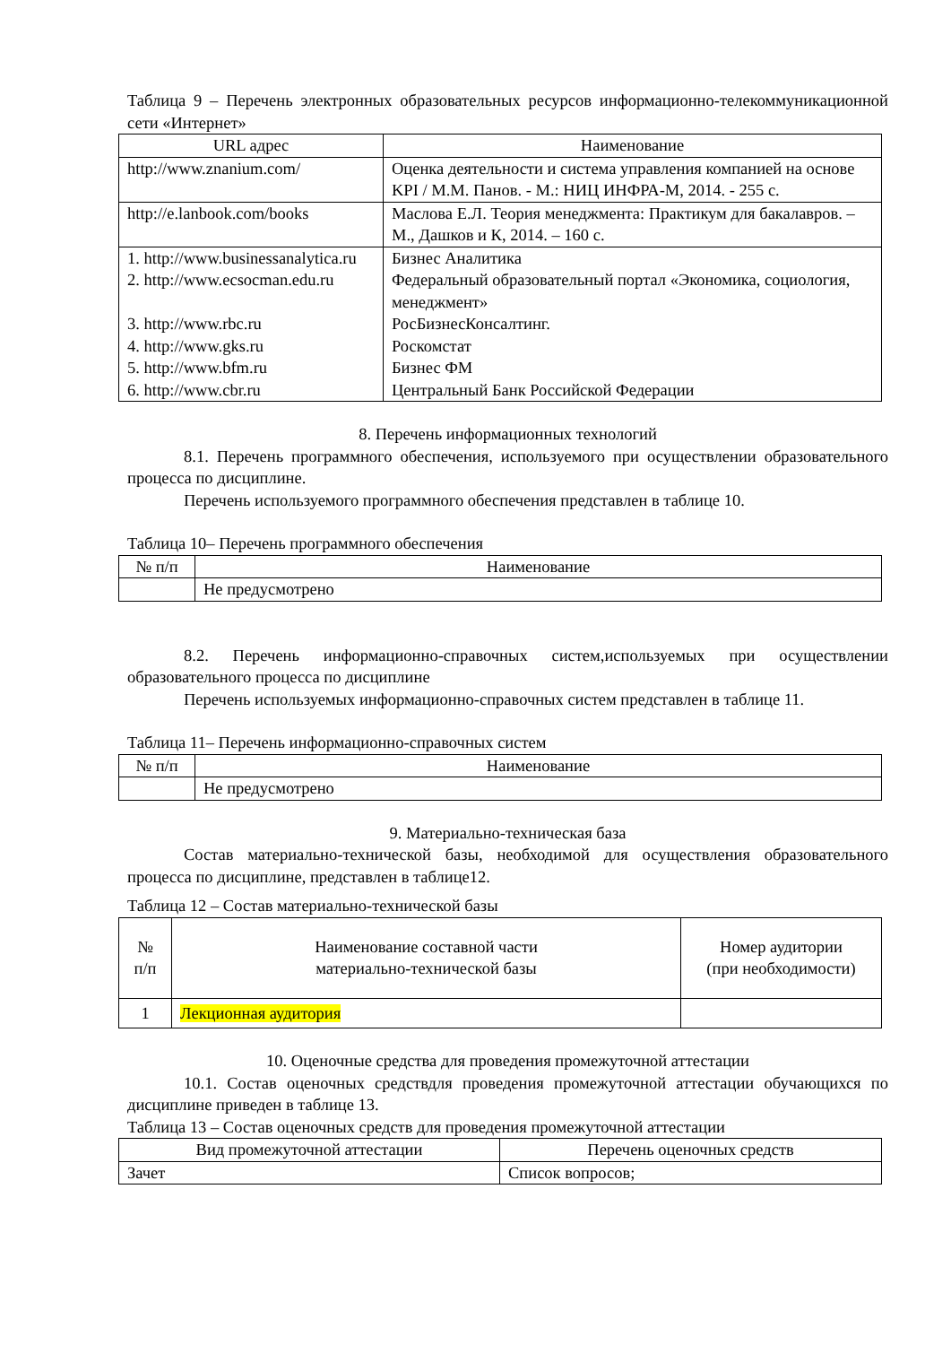Таблица 9 – Перечень электронных образовательных ресурсов информационно-телекоммуникационной сети «Интернет»
| URL адрес | Наименование |
| --- | --- |
| http://www.znanium.com/ | Оценка деятельности и система управления компанией на основе KPI / М.М. Панов. - М.: НИЦ ИНФРА-М, 2014. - 255 с. |
| http://e.lanbook.com/books | Маслова Е.Л. Теория менеджмента: Практикум для бакалавров. – М., Дашков и К, 2014. – 160 с. |
| 1. http://www.businessanalytica.ru 2. http://www.ecsocman.edu.ru 3. http://www.rbc.ru 4. http://www.gks.ru 5. http://www.bfm.ru 6. http://www.cbr.ru | Бизнес Аналитика Федеральный образовательный портал «Экономика, социология, менеджмент» РосБизнесКонсалтинг. Роскомстат Бизнес ФМ Центральный Банк Российской Федерации |
8. Перечень информационных технологий
8.1. Перечень программного обеспечения, используемого при осуществлении образовательного процесса по дисциплине.
Перечень используемого программного обеспечения представлен в таблице 10.
Таблица 10– Перечень программного обеспечения
| № п/п | Наименование |
| --- | --- |
| | Не предусмотрено |
8.2. Перечень информационно-справочных систем,используемых при осуществлении образовательного процесса по дисциплине
Перечень используемых информационно-справочных систем представлен в таблице 11.
Таблица 11– Перечень информационно-справочных систем
| № п/п | Наименование |
| --- | --- |
| | Не предусмотрено |
9. Материально-техническая база
Состав материально-технической базы, необходимой для осуществления образовательного процесса по дисциплине, представлен в таблице12.
Таблица 12 – Состав материально-технической базы
| № п/п | Наименование составной части материально-технической базы | Номер аудитории (при необходимости) |
| --- | --- | --- |
| 1 | Лекционная аудитория | |
10. Оценочные средства для проведения промежуточной аттестации
10.1. Состав оценочных средствдля проведения промежуточной аттестации обучающихся по дисциплине приведен в таблице 13.
Таблица 13 – Состав оценочных средств для проведения промежуточной аттестации
| Вид промежуточной аттестации | Перечень оценочных средств |
| --- | --- |
| Зачет | Список вопросов; |